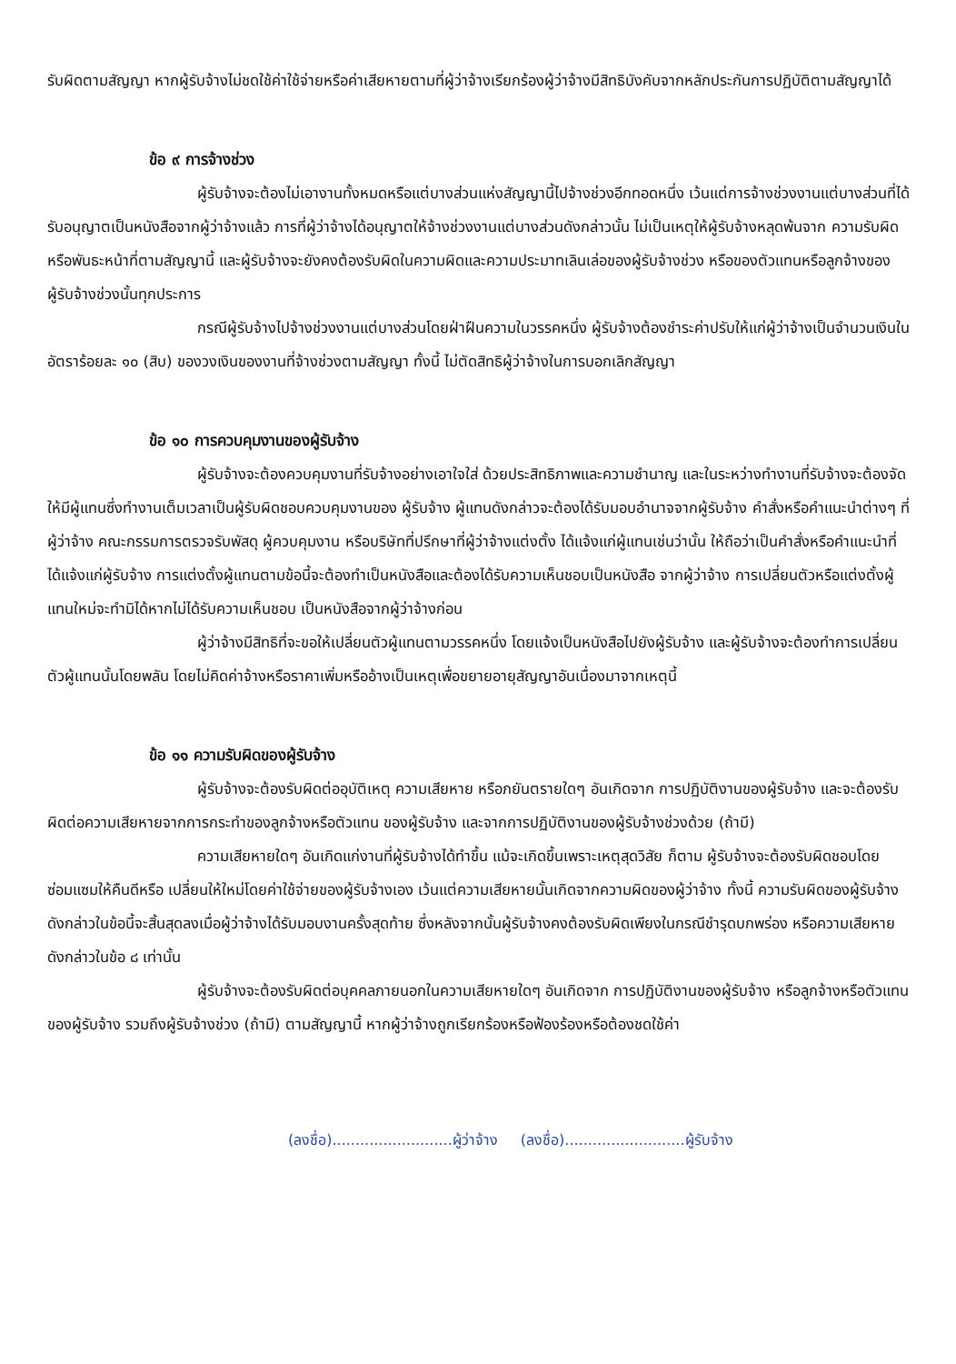รับผิดตามสัญญา หากผู้รับจ้างไม่ชดใช้ค่าใช้จ่ายหรือค่าเสียหายตามที่ผู้ว่าจ้างเรียกร้องผู้ว่าจ้างมีสิทธิบังคับจากหลักประกันการปฏิบัติตามสัญญาได้
ข้อ ๙ การจ้างช่วง
ผู้รับจ้างจะต้องไม่เอางานทั้งหมดหรือแต่บางส่วนแห่งสัญญานี้ไปจ้างช่วงอีกทอดหนึ่ง เว้นแต่การจ้างช่วงงานแต่บางส่วนที่ได้รับอนุญาตเป็นหนังสือจากผู้ว่าจ้างแล้ว การที่ผู้ว่าจ้างได้อนุญาตให้จ้างช่วงงานแต่บางส่วนดังกล่าวนั้น ไม่เป็นเหตุให้ผู้รับจ้างหลุดพ้นจาก ความรับผิดหรือพันธะหน้าที่ตามสัญญานี้ และผู้รับจ้างจะยังคงต้องรับผิดในความผิดและความประมาทเลินเล่อของผู้รับจ้างช่วง หรือของตัวแทนหรือลูกจ้างของผู้รับจ้างช่วงนั้นทุกประการ
กรณีผู้รับจ้างไปจ้างช่วงงานแต่บางส่วนโดยฝ่าฝืนความในวรรคหนึ่ง ผู้รับจ้างต้องชำระค่าปรับให้แก่ผู้ว่าจ้างเป็นจำนวนเงินในอัตราร้อยละ ๑๐ (สิบ) ของวงเงินของงานที่จ้างช่วงตามสัญญา ทั้งนี้ ไม่ตัดสิทธิผู้ว่าจ้างในการบอกเลิกสัญญา
ข้อ ๑๐ การควบคุมงานของผู้รับจ้าง
ผู้รับจ้างจะต้องควบคุมงานที่รับจ้างอย่างเอาใจใส่ ด้วยประสิทธิภาพและความชำนาญ และในระหว่างทำงานที่รับจ้างจะต้องจัดให้มีผู้แทนซึ่งทำงานเต็มเวลาเป็นผู้รับผิดชอบควบคุมงานของ ผู้รับจ้าง ผู้แทนดังกล่าวจะต้องได้รับมอบอำนาจจากผู้รับจ้าง คำสั่งหรือคำแนะนำต่างๆ ที่ผู้ว่าจ้าง คณะกรรมการตรวจรับพัสดุ ผู้ควบคุมงาน หรือบริษัทที่ปรึกษาที่ผู้ว่าจ้างแต่งตั้ง ได้แจ้งแก่ผู้แทนเช่นว่านั้น ให้ถือว่าเป็นคำสั่งหรือคำแนะนำที่ได้แจ้งแก่ผู้รับจ้าง การแต่งตั้งผู้แทนตามข้อนี้จะต้องทำเป็นหนังสือและต้องได้รับความเห็นชอบเป็นหนังสือ จากผู้ว่าจ้าง การเปลี่ยนตัวหรือแต่งตั้งผู้แทนใหม่จะทำมิได้หากไม่ได้รับความเห็นชอบ เป็นหนังสือจากผู้ว่าจ้างก่อน
ผู้ว่าจ้างมีสิทธิที่จะขอให้เปลี่ยนตัวผู้แทนตามวรรคหนึ่ง โดยแจ้งเป็นหนังสือไปยังผู้รับจ้าง และผู้รับจ้างจะต้องทำการเปลี่ยนตัวผู้แทนนั้นโดยพลัน โดยไม่คิดค่าจ้างหรือราคาเพิ่มหรืออ้างเป็นเหตุเพื่อขยายอายุสัญญาอันเนื่องมาจากเหตุนี้
ข้อ ๑๑ ความรับผิดของผู้รับจ้าง
ผู้รับจ้างจะต้องรับผิดต่ออุบัติเหตุ ความเสียหาย หรือภยันตรายใดๆ อันเกิดจาก การปฏิบัติงานของผู้รับจ้าง และจะต้องรับผิดต่อความเสียหายจากการกระทำของลูกจ้างหรือตัวแทน ของผู้รับจ้าง และจากการปฏิบัติงานของผู้รับจ้างช่วงด้วย (ถ้ามี)
ความเสียหายใดๆ อันเกิดแก่งานที่ผู้รับจ้างได้ทำขึ้น แม้จะเกิดขึ้นเพราะเหตุสุดวิสัย ก็ตาม ผู้รับจ้างจะต้องรับผิดชอบโดยซ่อมแซมให้คืนดีหรือ เปลี่ยนให้ใหม่โดยค่าใช้จ่ายของผู้รับจ้างเอง เว้นแต่ความเสียหายนั้นเกิดจากความผิดของผู้ว่าจ้าง ทั้งนี้ ความรับผิดของผู้รับจ้างดังกล่าวในข้อนี้จะสิ้นสุดลงเมื่อผู้ว่าจ้างได้รับมอบงานครั้งสุดท้าย ซึ่งหลังจากนั้นผู้รับจ้างคงต้องรับผิดเพียงในกรณีชำรุดบกพร่อง หรือความเสียหายดังกล่าวในข้อ ๘ เท่านั้น
ผู้รับจ้างจะต้องรับผิดต่อบุคคลภายนอกในความเสียหายใดๆ อันเกิดจาก การปฏิบัติงานของผู้รับจ้าง หรือลูกจ้างหรือตัวแทนของผู้รับจ้าง รวมถึงผู้รับจ้างช่วง (ถ้ามี) ตามสัญญานี้ หากผู้ว่าจ้างถูกเรียกร้องหรือฟ้องร้องหรือต้องชดใช้ค่า
(ลงชื่อ)..........................ผู้ว่าจ้าง (ลงชื่อ)..........................ผู้รับจ้าง